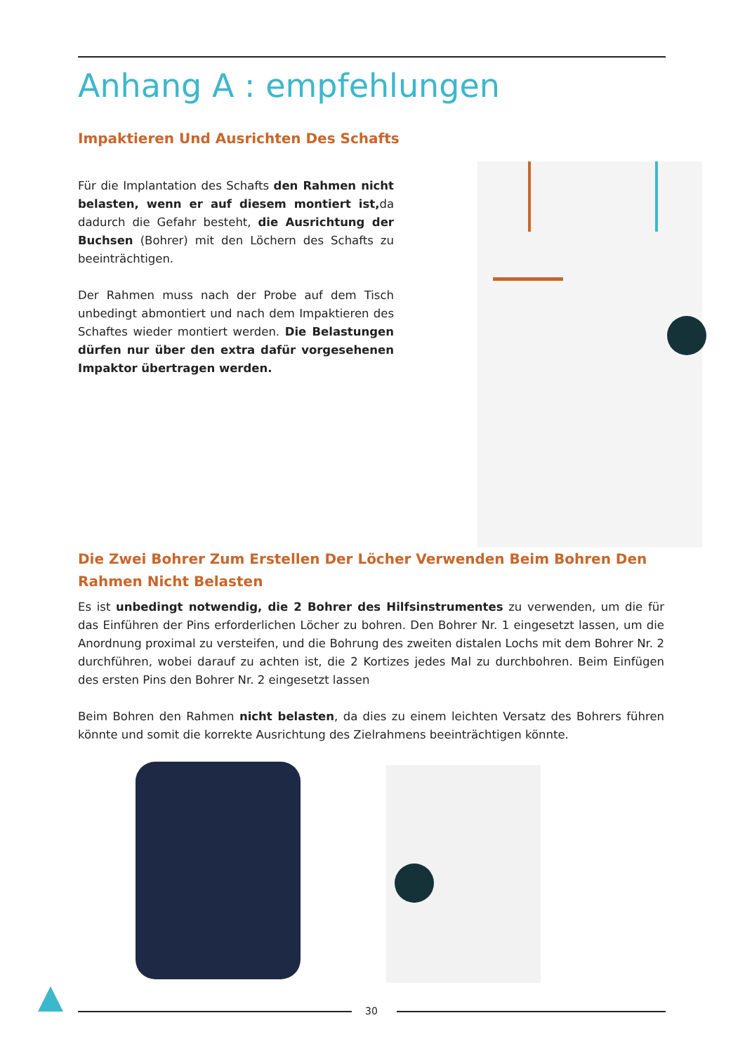Anhang A : empfehlungen
Impaktieren Und Ausrichten Des Schafts
Für die Implantation des Schafts den Rahmen nicht belasten, wenn er auf diesem montiert ist, da dadurch die Gefahr besteht, die Ausrichtung der Buchsen (Bohrer) mit den Löchern des Schafts zu beeinträchtigen.
Der Rahmen muss nach der Probe auf dem Tisch unbedingt abmontiert und nach dem Impaktieren des Schaftes wieder montiert werden. Die Belastungen dürfen nur über den extra dafür vorgesehenen Impaktor übertragen werden.
Die Zwei Bohrer Zum Erstellen Der Löcher Verwenden Beim Bohren Den Rahmen Nicht Belasten
Es ist unbedingt notwendig, die 2 Bohrer des Hilfsinstrumentes zu verwenden, um die für das Einführen der Pins erforderlichen Löcher zu bohren. Den Bohrer Nr. 1 eingesetzt lassen, um die Anordnung proximal zu versteifen, und die Bohrung des zweiten distalen Lochs mit dem Bohrer Nr. 2 durchführen, wobei darauf zu achten ist, die 2 Kortizes jedes Mal zu durchbohren. Beim Einfügen des ersten Pins den Bohrer Nr. 2 eingesetzt lassen
Beim Bohren den Rahmen nicht belasten, da dies zu einem leichten Versatz des Bohrers führen könnte und somit die korrekte Ausrichtung des Zielrahmens beeinträchtigen könnte.
30